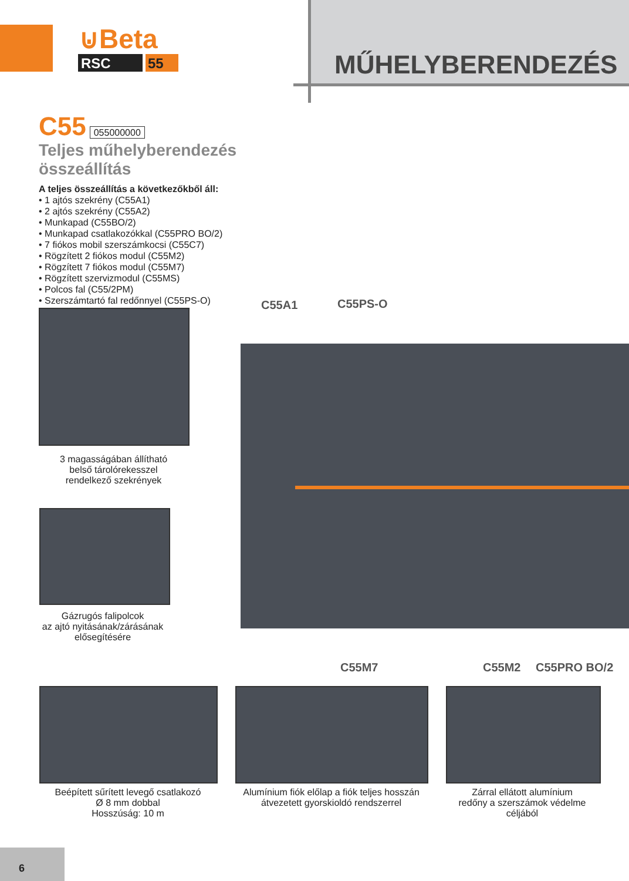⊍Beta
RSC
55
MŰHELYBERENDEZÉS
C55 055000000
Teljes műhelyberendezés összeállítás
A teljes összeállítás a következőkből áll:
• 1 ajtós szekrény (C55A1)
• 2 ajtós szekrény (C55A2)
• Munkapad (C55BO/2)
• Munkapad csatlakozókkal (C55PRO BO/2)
• 7 fiókos mobil szerszámkocsi (C55C7)
• Rögzített 2 fiókos modul (C55M2)
• Rögzített 7 fiókos modul (C55M7)
• Rögzített szervizmodul (C55MS)
• Polcos fal (C55/2PM)
• Szerszámtartó fal redőnnyel (C55PS-O)
3 magasságában állítható
belső tárolórekesszel
rendelkező szekrények
Gázrugós falipolcok
az ajtó nyitásának/zárásának
elősegítésére
C55A1 C55PS-O
C55M7 C55M2 C55PRO BO/2
Beépített sűrített levegő csatlakozó
Ø 8 mm dobbal
Hosszúság: 10 m
Alumínium fiók előlap a fiók teljes hosszán
átvezetett gyorskioldó rendszerrel
Zárral ellátott alumínium
redőny a szerszámok védelme céljából
6